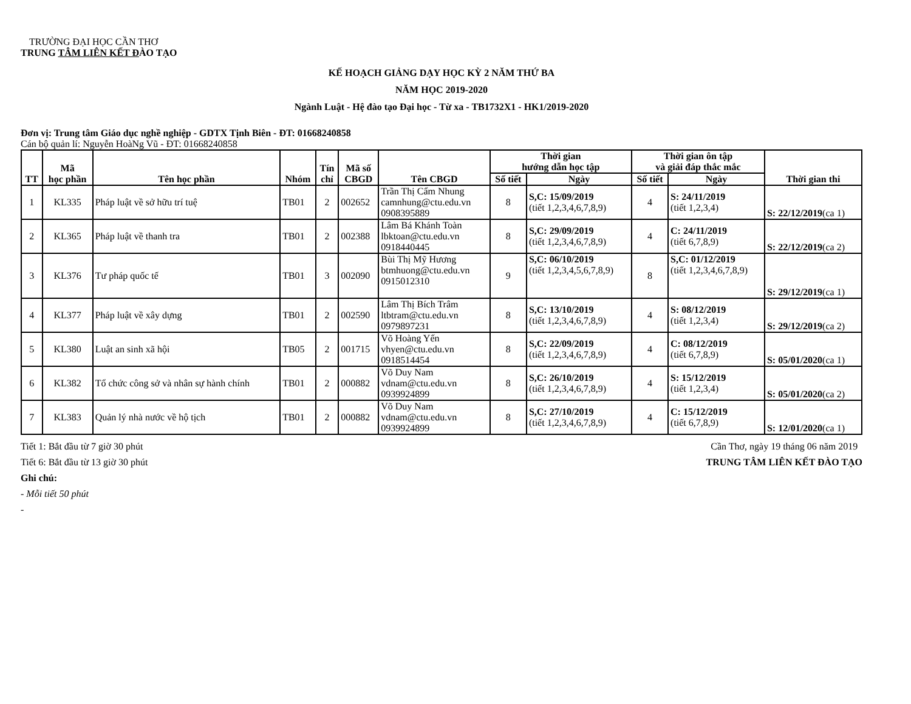TRƯỜNG ĐẠI HỌC CẦN THƠ
TRUNG TÂM LIÊN KẾT ĐÀO TẠO
KẾ HOẠCH GIẢNG DẠY HỌC KỲ 2 NĂM THỨ BA
NĂM HỌC 2019-2020
Ngành Luật - Hệ đào tạo Đại học - Từ xa - TB1732X1 - HK1/2019-2020
Đơn vị: Trung tâm Giáo dục nghề nghiệp - GDTX Tịnh Biên - ĐT: 01668240858
Cán bộ quản lí: Nguyễn HoàNg Vũ - ĐT: 01668240858
| TT | Mã học phần | Tên học phần | Nhóm | Tín chỉ | Mã số CBGD | Tên CBGD | Thời gian hướng dẫn học tập | | Thời gian ôn tập và giải đáp thắc mắc | | Thời gian thi |
| --- | --- | --- | --- | --- | --- | --- | --- | --- | --- | --- | --- |
| | | | | | | | Số tiết | Ngày | Số tiết | Ngày | |
| 1 | KL335 | Pháp luật về sở hữu trí tuệ | TB01 | 2 | 002652 | Trần Thị Cẩm Nhung camnhung@ctu.edu.vn 0908395889 | 8 | S,C: 15/09/2019 (tiết 1,2,3,4,6,7,8,9) | 4 | S: 24/11/2019 (tiết 1,2,3,4) | S: 22/12/2019 (ca 1) |
| 2 | KL365 | Pháp luật về thanh tra | TB01 | 2 | 002388 | Lâm Bá Khánh Toàn lbktoan@ctu.edu.vn 0918440445 | 8 | S,C: 29/09/2019 (tiết 1,2,3,4,6,7,8,9) | 4 | C: 24/11/2019 (tiết 6,7,8,9) | S: 22/12/2019 (ca 2) |
| 3 | KL376 | Tư pháp quốc tế | TB01 | 3 | 002090 | Bùi Thị Mỹ Hương btmhuong@ctu.edu.vn 0915012310 | 9 | S,C: 06/10/2019 (tiết 1,2,3,4,5,6,7,8,9) | 8 | S,C: 01/12/2019 (tiết 1,2,3,4,6,7,8,9) | S: 29/12/2019 (ca 1) |
| 4 | KL377 | Pháp luật về xây dựng | TB01 | 2 | 002590 | Lâm Thị Bích Trâm ltbtram@ctu.edu.vn 0979897231 | 8 | S,C: 13/10/2019 (tiết 1,2,3,4,6,7,8,9) | 4 | S: 08/12/2019 (tiết 1,2,3,4) | S: 29/12/2019 (ca 2) |
| 5 | KL380 | Luật an sinh xã hội | TB05 | 2 | 001715 | Võ Hoàng Yến vhyen@ctu.edu.vn 0918514454 | 8 | S,C: 22/09/2019 (tiết 1,2,3,4,6,7,8,9) | 4 | C: 08/12/2019 (tiết 6,7,8,9) | S: 05/01/2020 (ca 1) |
| 6 | KL382 | Tổ chức công sở và nhân sự hành chính | TB01 | 2 | 000882 | Võ Duy Nam vdnam@ctu.edu.vn 0939924899 | 8 | S,C: 26/10/2019 (tiết 1,2,3,4,6,7,8,9) | 4 | S: 15/12/2019 (tiết 1,2,3,4) | S: 05/01/2020 (ca 2) |
| 7 | KL383 | Quản lý nhà nước về hộ tịch | TB01 | 2 | 000882 | Võ Duy Nam vdnam@ctu.edu.vn 0939924899 | 8 | S,C: 27/10/2019 (tiết 1,2,3,4,6,7,8,9) | 4 | C: 15/12/2019 (tiết 6,7,8,9) | S: 12/01/2020 (ca 1) |
Tiết 1: Bắt đầu từ 7 giờ 30 phút
Tiết 6: Bắt đầu từ 13 giờ 30 phút
Ghi chú:
- Mỗi tiết 50 phút
-
Cần Thơ, ngày 19 tháng 06 năm 2019
TRUNG TÂM LIÊN KẾT ĐÀO TẠO